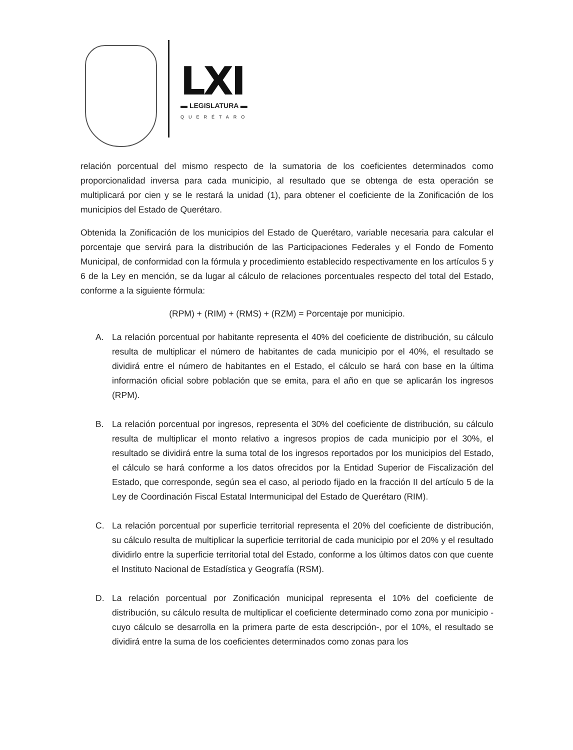LXI
▬ LEGISLATURA ▬
QUERÉTARO
relación porcentual del mismo respecto de la sumatoria de los coeficientes determinados como proporcionalidad inversa para cada municipio, al resultado que se obtenga de esta operación se multiplicará por cien y se le restará la unidad (1), para obtener el coeficiente de la Zonificación de los municipios del Estado de Querétaro.
Obtenida la Zonificación de los municipios del Estado de Querétaro, variable necesaria para calcular el porcentaje que servirá para la distribución de las Participaciones Federales y el Fondo de Fomento Municipal, de conformidad con la fórmula y procedimiento establecido respectivamente en los artículos 5 y 6 de la Ley en mención, se da lugar al cálculo de relaciones porcentuales respecto del total del Estado, conforme a la siguiente fórmula:
(RPM) + (RIM) + (RMS) + (RZM) = Porcentaje por municipio.
A. La relación porcentual por habitante representa el 40% del coeficiente de distribución, su cálculo resulta de multiplicar el número de habitantes de cada municipio por el 40%, el resultado se dividirá entre el número de habitantes en el Estado, el cálculo se hará con base en la última información oficial sobre población que se emita, para el año en que se aplicarán los ingresos (RPM).
B. La relación porcentual por ingresos, representa el 30% del coeficiente de distribución, su cálculo resulta de multiplicar el monto relativo a ingresos propios de cada municipio por el 30%, el resultado se dividirá entre la suma total de los ingresos reportados por los municipios del Estado, el cálculo se hará conforme a los datos ofrecidos por la Entidad Superior de Fiscalización del Estado, que corresponde, según sea el caso, al periodo fijado en la fracción II del artículo 5 de la Ley de Coordinación Fiscal Estatal Intermunicipal del Estado de Querétaro (RIM).
C. La relación porcentual por superficie territorial representa el 20% del coeficiente de distribución, su cálculo resulta de multiplicar la superficie territorial de cada municipio por el 20% y el resultado dividirlo entre la superficie territorial total del Estado, conforme a los últimos datos con que cuente el Instituto Nacional de Estadística y Geografía (RSM).
D. La relación porcentual por Zonificación municipal representa el 10% del coeficiente de distribución, su cálculo resulta de multiplicar el coeficiente determinado como zona por municipio - cuyo cálculo se desarrolla en la primera parte de esta descripción-, por el 10%, el resultado se dividirá entre la suma de los coeficientes determinados como zonas para los